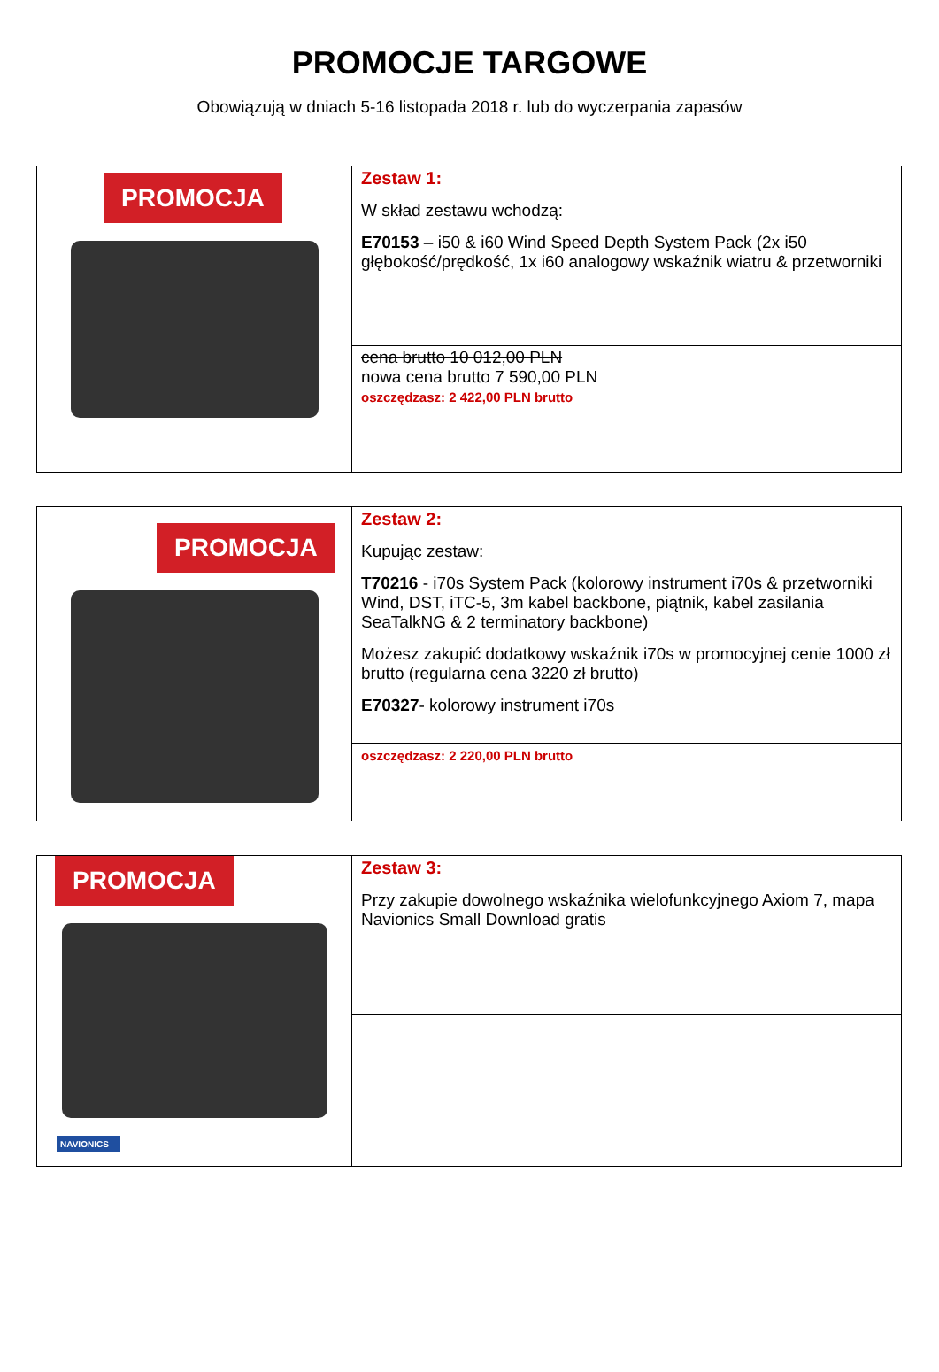PROMOCJE TARGOWE
Obowiązują w dniach 5-16 listopada 2018 r. lub do wyczerpania zapasów
| PROMOCJA | Zestaw 1: W skład zestawu wchodzą: E70153 – i50 & i60 Wind Speed Depth System Pack (2x i50 głębokość/prędkość, 1x i60 analogowy wskaźnik wiatru & przetworniki |
| | cena brutto 10 012,00 PLN nowa cena brutto 7 590,00 PLN oszczędzasz: 2 422,00 PLN brutto |
| PROMOCJA | Zestaw 2: Kupując zestaw: T70216 - i70s System Pack (kolorowy instrument i70s & przetworniki Wind, DST, iTC-5, 3m kabel backbone, piątnik, kabel zasilania SeaTalkNG & 2 terminatory backbone) Możesz zakupić dodatkowy wskaźnik i70s w promocyjnej cenie 1000 zł brutto (regularna cena 3220 zł brutto) E70327 - kolorowy instrument i70s |
| | oszczędzasz: 2 220,00 PLN brutto |
| PROMOCJA NAVIONICS | Zestaw 3: Przy zakupie dowolnego wskaźnika wielofunkcyjnego Axiom 7, mapa Navionics Small Download gratis |